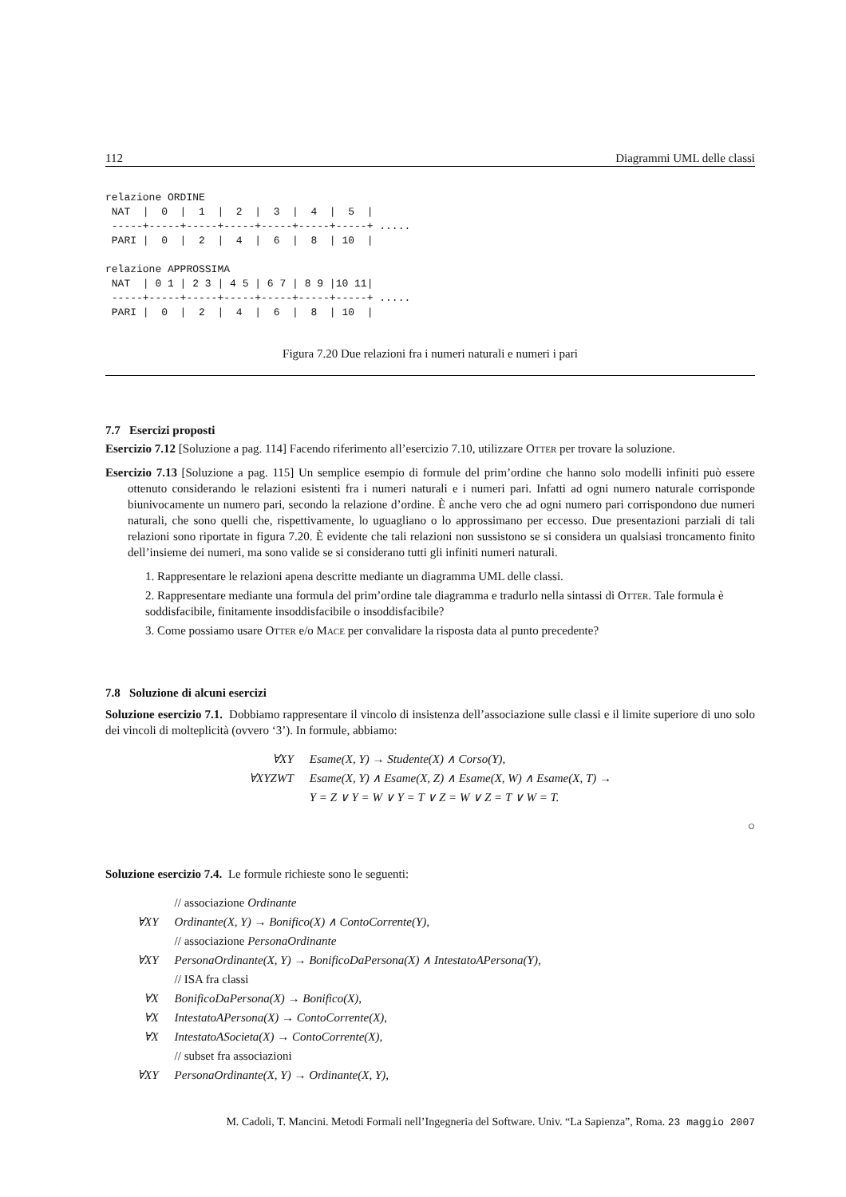112 Diagrammi UML delle classi
relazione ORDINE
 NAT  |  0  |  1  |  2  |  3  |  4  |  5  |
 -----+-----+-----+-----+-----+-----+-----+ .....
 PARI |  0  |  2  |  4  |  6  |  8  | 10  |

relazione APPROSSIMA
 NAT  | 0 1 | 2 3 | 4 5 | 6 7 | 8 9 |10 11|
 -----+-----+-----+-----+-----+-----+-----+ .....
 PARI |  0  |  2  |  4  |  6  |  8  | 10  |
Figura 7.20 Due relazioni fra i numeri naturali e numeri i pari
7.7 Esercizi proposti
Esercizio 7.12 [Soluzione a pag. 114] Facendo riferimento all’esercizio 7.10, utilizzare Otter per trovare la soluzione.
Esercizio 7.13 [Soluzione a pag. 115] Un semplice esempio di formule del prim’ordine che hanno solo modelli infiniti può essere ottenuto considerando le relazioni esistenti fra i numeri naturali e i numeri pari. Infatti ad ogni numero naturale corrisponde biunivocamente un numero pari, secondo la relazione d’ordine. È anche vero che ad ogni numero pari corrispondono due numeri naturali, che sono quelli che, rispettivamente, lo uguagliano o lo approssimano per eccesso. Due presentazioni parziali di tali relazioni sono riportate in figura 7.20. È evidente che tali relazioni non sussistono se si considera un qualsiasi troncamento finito dell’insieme dei numeri, ma sono valide se si considerano tutti gli infiniti numeri naturali.
1. Rappresentare le relazioni apena descritte mediante un diagramma UML delle classi.
2. Rappresentare mediante una formula del prim’ordine tale diagramma e tradurlo nella sintassi di Otter. Tale formula è soddisfacibile, finitamente insoddisfacibile o insoddisfacibile?
3. Come possiamo usare Otter e/o Mace per convalidare la risposta data al punto precedente?
7.8 Soluzione di alcuni esercizi
Soluzione esercizio 7.1. Dobbiamo rappresentare il vincolo di insistenza dell’associazione sulle classi e il limite superiore di uno solo dei vincoli di molteplicità (ovvero ‘3’). In formule, abbiamo:
| ∀XY | Esame(X, Y) → Studente(X) ∧ Corso(Y), |
| ∀XYZWT | Esame(X, Y) ∧ Esame(X, Z) ∧ Esame(X, W) ∧ Esame(X, T) → |
| | Y = Z ∨ Y = W ∨ Y = T ∨ Z = W ∨ Z = T ∨ W = T. |
○
Soluzione esercizio 7.4. Le formule richieste sono le seguenti:
| | // associazione Ordinante |
| ∀XY | Ordinante(X, Y) → Bonifico(X) ∧ ContoCorrente(Y), |
| | // associazione PersonaOrdinante |
| ∀XY | PersonaOrdinante(X, Y) → BonificoDaPersona(X) ∧ IntestatoAPersona(Y), |
| | // ISA fra classi |
| ∀X | BonificoDaPersona(X) → Bonifico(X), |
| ∀X | IntestatoAPersona(X) → ContoCorrente(X), |
| ∀X | IntestatoASocieta(X) → ContoCorrente(X), |
| | // subset fra associazioni |
| ∀XY | PersonaOrdinante(X, Y) → Ordinante(X, Y), |
M. Cadoli, T. Mancini. Metodi Formali nell’Ingegneria del Software. Univ. “La Sapienza”, Roma. 23 maggio 2007